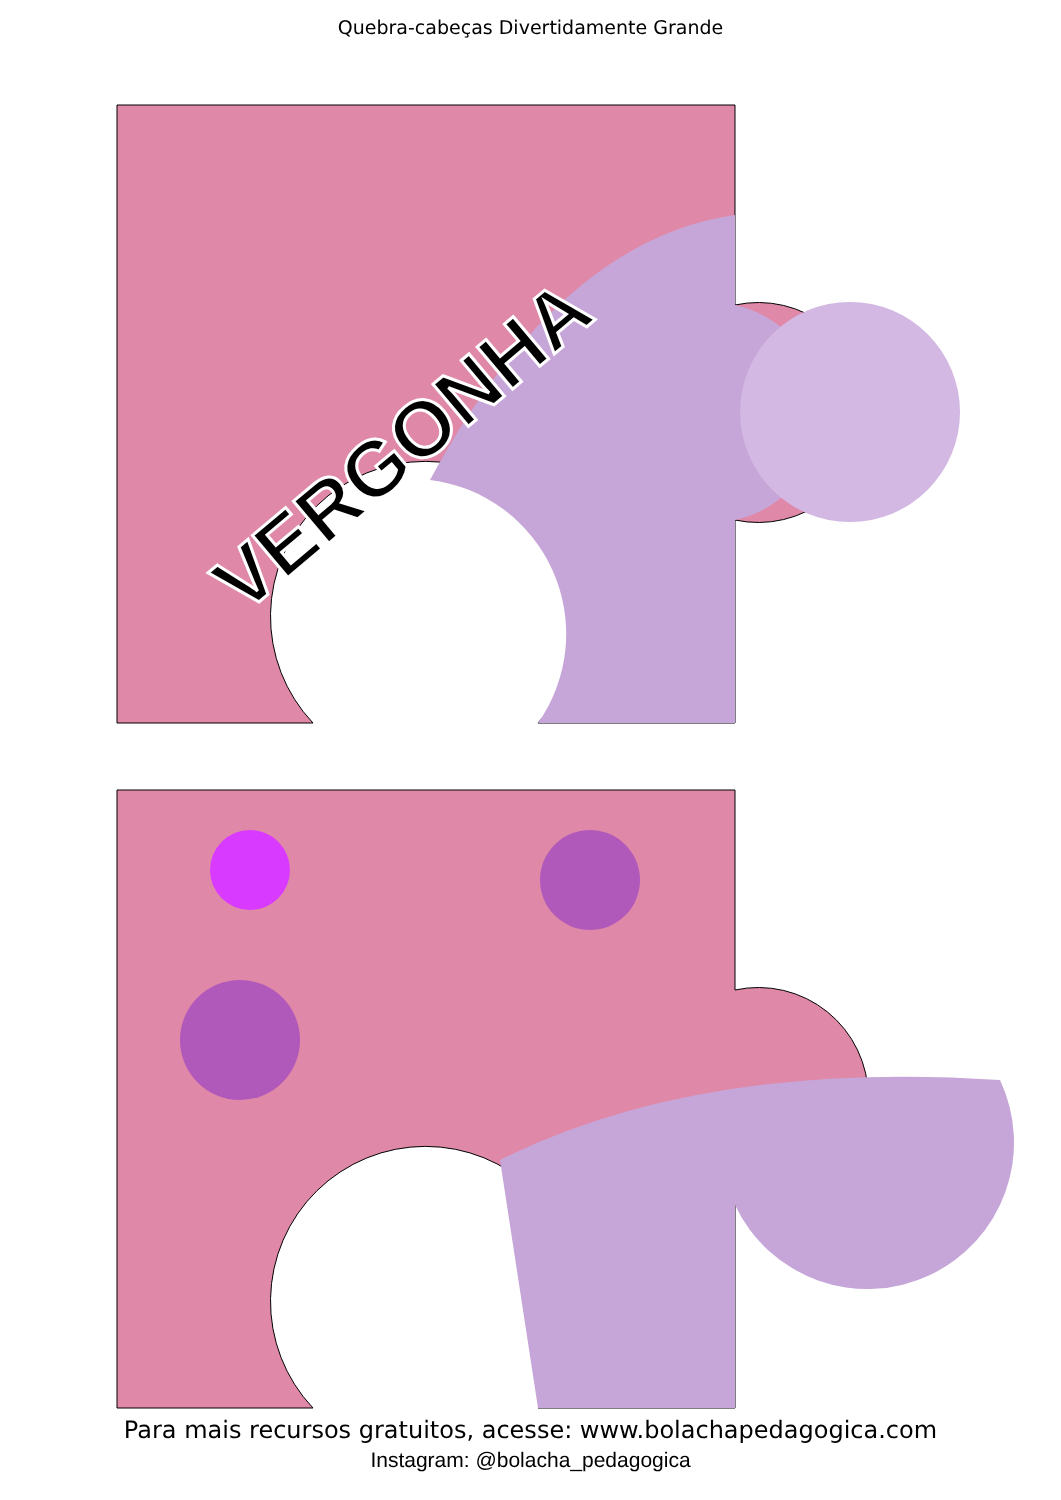Quebra-cabeças Divertidamente Grande
VERGONHA
Para mais recursos gratuitos, acesse: www.bolachapedagogica.com
Instagram: @bolacha_pedagogica